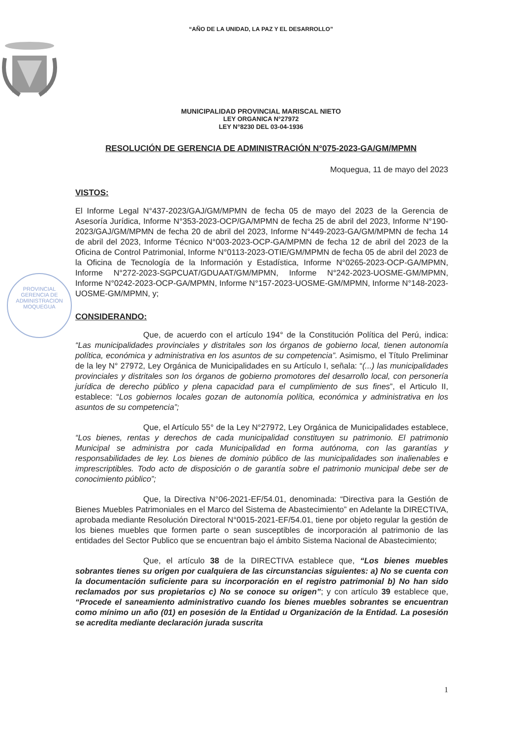“AÑO DE LA UNIDAD, LA PAZ Y EL DESARROLLO”
MUNICIPALIDAD PROVINCIAL MARISCAL NIETO
LEY ORGANICA N°27972
LEY N°8230 DEL 03-04-1936
RESOLUCIÓN DE GERENCIA DE ADMINISTRACIÓN N°075-2023-GA/GM/MPMN
PROVINCIAL
GERENCIA DE
ADMINISTRACION
MOQUEGUA
Moquegua, 11 de mayo del 2023
VISTOS:
El Informe Legal N°437-2023/GAJ/GM/MPMN de fecha 05 de mayo del 2023 de la Gerencia de Asesoría Jurídica, Informe N°353-2023-OCP/GA/MPMN de fecha 25 de abril del 2023, Informe N°190-2023/GAJ/GM/MPMN de fecha 20 de abril del 2023, Informe N°449-2023-GA/GM/MPMN de fecha 14 de abril del 2023, Informe Técnico N°003-2023-OCP-GA/MPMN de fecha 12 de abril del 2023 de la Oficina de Control Patrimonial, Informe N°0113-2023-OTIE/GM/MPMN de fecha 05 de abril del 2023 de la Oficina de Tecnología de la Información y Estadística, Informe N°0265-2023-OCP-GA/MPMN, Informe N°272-2023-SGPCUAT/GDUAAT/GM/MPMN, Informe N°242-2023-UOSME-GM/MPMN, Informe N°0242-2023-OCP-GA/MPMN, Informe N°157-2023-UOSME-GM/MPMN, Informe N°148-2023-UOSME-GM/MPMN, y;
CONSIDERANDO:
Que, de acuerdo con el artículo 194° de la Constitución Política del Perú, indica: “Las municipalidades provinciales y distritales son los órganos de gobierno local, tienen autonomía política, económica y administrativa en los asuntos de su competencia”. Asimismo, el Título Preliminar de la ley N° 27972, Ley Orgánica de Municipalidades en su Artículo I, señala: “(...) las municipalidades provinciales y distritales son los órganos de gobierno promotores del desarrollo local, con personería jurídica de derecho público y plena capacidad para el cumplimiento de sus fines”, el Articulo II, establece: “Los gobiernos locales gozan de autonomía política, económica y administrativa en los asuntos de su competencia”;
Que, el Artículo 55° de la Ley N°27972, Ley Orgánica de Municipalidades establece, “Los bienes, rentas y derechos de cada municipalidad constituyen su patrimonio. El patrimonio Municipal se administra por cada Municipalidad en forma autónoma, con las garantías y responsabilidades de ley. Los bienes de dominio público de las municipalidades son inalienables e imprescriptibles. Todo acto de disposición o de garantía sobre el patrimonio municipal debe ser de conocimiento público”;
Que, la Directiva N°06-2021-EF/54.01, denominada: “Directiva para la Gestión de Bienes Muebles Patrimoniales en el Marco del Sistema de Abastecimiento” en Adelante la DIRECTIVA, aprobada mediante Resolución Directoral N°0015-2021-EF/54.01, tiene por objeto regular la gestión de los bienes muebles que formen parte o sean susceptibles de incorporación al patrimonio de las entidades del Sector Publico que se encuentran bajo el ámbito Sistema Nacional de Abastecimiento;
Que, el artículo 38 de la DIRECTIVA establece que, “Los bienes muebles sobrantes tienes su origen por cualquiera de las circunstancias siguientes: a) No se cuenta con la documentación suficiente para su incorporación en el registro patrimonial b) No han sido reclamados por sus propietarios c) No se conoce su origen”; y con artículo 39 establece que, “Procede el saneamiento administrativo cuando los bienes muebles sobrantes se encuentran como mínimo un año (01) en posesión de la Entidad u Organización de la Entidad. La posesión se acredita mediante declaración jurada suscrita
1